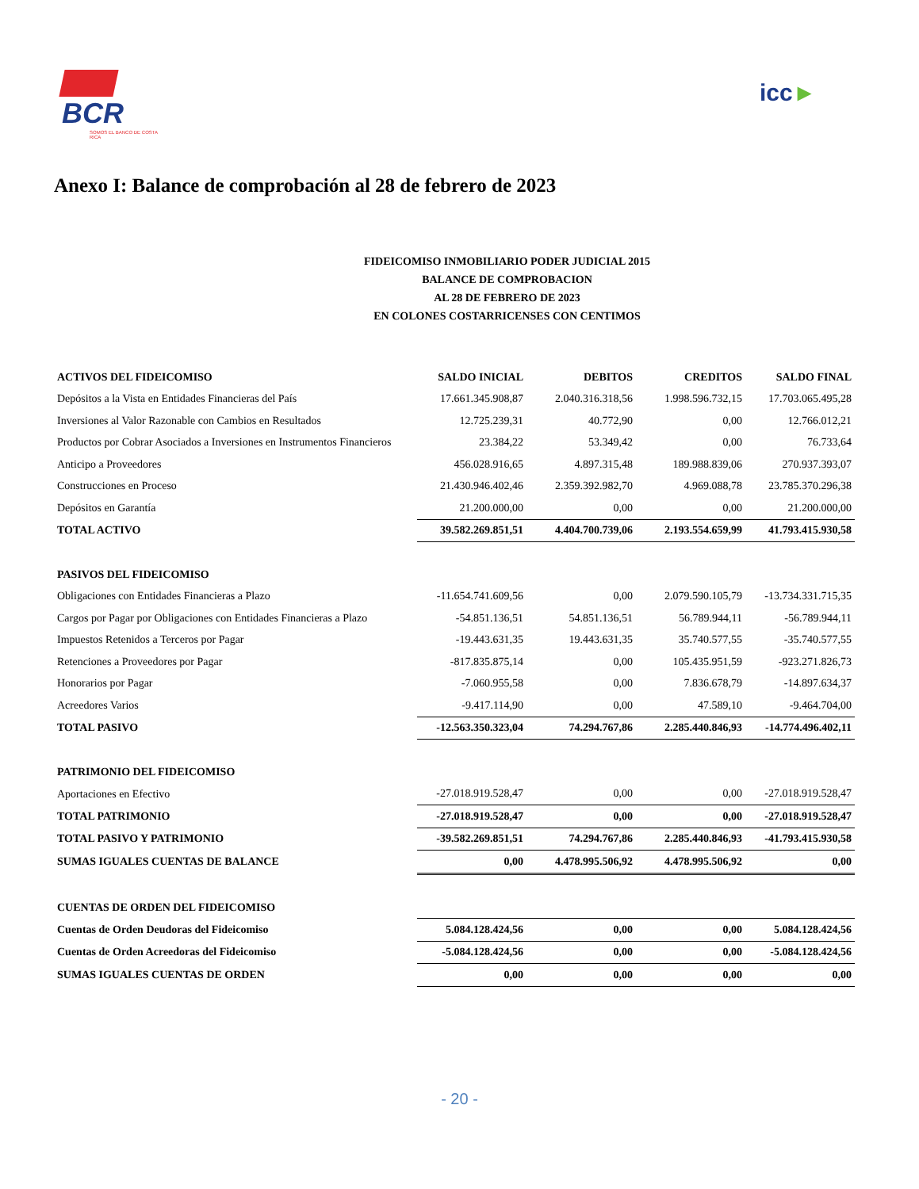BCR
SOMOS EL BANCO DE COSTA RICA
icc►
Anexo I: Balance de comprobación al 28 de febrero de 2023
FIDEICOMISO INMOBILIARIO PODER JUDICIAL 2015
BALANCE DE COMPROBACION
AL 28 DE FEBRERO DE 2023
EN COLONES COSTARRICENSES CON CENTIMOS
| ACTIVOS DEL FIDEICOMISO | SALDO INICIAL | DEBITOS | CREDITOS | SALDO FINAL |
| --- | --- | --- | --- | --- |
| Depósitos a la Vista en Entidades Financieras del País | 17.661.345.908,87 | 2.040.316.318,56 | 1.998.596.732,15 | 17.703.065.495,28 |
| Inversiones al Valor Razonable con Cambios en Resultados | 12.725.239,31 | 40.772,90 | 0,00 | 12.766.012,21 |
| Productos por Cobrar Asociados a Inversiones en Instrumentos Financieros | 23.384,22 | 53.349,42 | 0,00 | 76.733,64 |
| Anticipo a Proveedores | 456.028.916,65 | 4.897.315,48 | 189.988.839,06 | 270.937.393,07 |
| Construcciones en Proceso | 21.430.946.402,46 | 2.359.392.982,70 | 4.969.088,78 | 23.785.370.296,38 |
| Depósitos en Garantía | 21.200.000,00 | 0,00 | 0,00 | 21.200.000,00 |
| TOTAL ACTIVO | 39.582.269.851,51 | 4.404.700.739,06 | 2.193.554.659,99 | 41.793.415.930,58 |
| PASIVOS DEL FIDEICOMISO | | | | |
| Obligaciones con Entidades Financieras a Plazo | -11.654.741.609,56 | 0,00 | 2.079.590.105,79 | -13.734.331.715,35 |
| Cargos por Pagar por Obligaciones con Entidades Financieras a Plazo | -54.851.136,51 | 54.851.136,51 | 56.789.944,11 | -56.789.944,11 |
| Impuestos Retenidos a Terceros por Pagar | -19.443.631,35 | 19.443.631,35 | 35.740.577,55 | -35.740.577,55 |
| Retenciones a Proveedores por Pagar | -817.835.875,14 | 0,00 | 105.435.951,59 | -923.271.826,73 |
| Honorarios por Pagar | -7.060.955,58 | 0,00 | 7.836.678,79 | -14.897.634,37 |
| Acreedores Varios | -9.417.114,90 | 0,00 | 47.589,10 | -9.464.704,00 |
| TOTAL PASIVO | -12.563.350.323,04 | 74.294.767,86 | 2.285.440.846,93 | -14.774.496.402,11 |
| PATRIMONIO DEL FIDEICOMISO | | | | |
| Aportaciones en Efectivo | -27.018.919.528,47 | 0,00 | 0,00 | -27.018.919.528,47 |
| TOTAL PATRIMONIO | -27.018.919.528,47 | 0,00 | 0,00 | -27.018.919.528,47 |
| TOTAL PASIVO Y PATRIMONIO | -39.582.269.851,51 | 74.294.767,86 | 2.285.440.846,93 | -41.793.415.930,58 |
| SUMAS IGUALES CUENTAS DE BALANCE | 0,00 | 4.478.995.506,92 | 4.478.995.506,92 | 0,00 |
| CUENTAS DE ORDEN DEL FIDEICOMISO | | | | |
| Cuentas de Orden Deudoras del Fideicomiso | 5.084.128.424,56 | 0,00 | 0,00 | 5.084.128.424,56 |
| Cuentas de Orden Acreedoras del Fideicomiso | -5.084.128.424,56 | 0,00 | 0,00 | -5.084.128.424,56 |
| SUMAS IGUALES CUENTAS DE ORDEN | 0,00 | 0,00 | 0,00 | 0,00 |
- 20 -